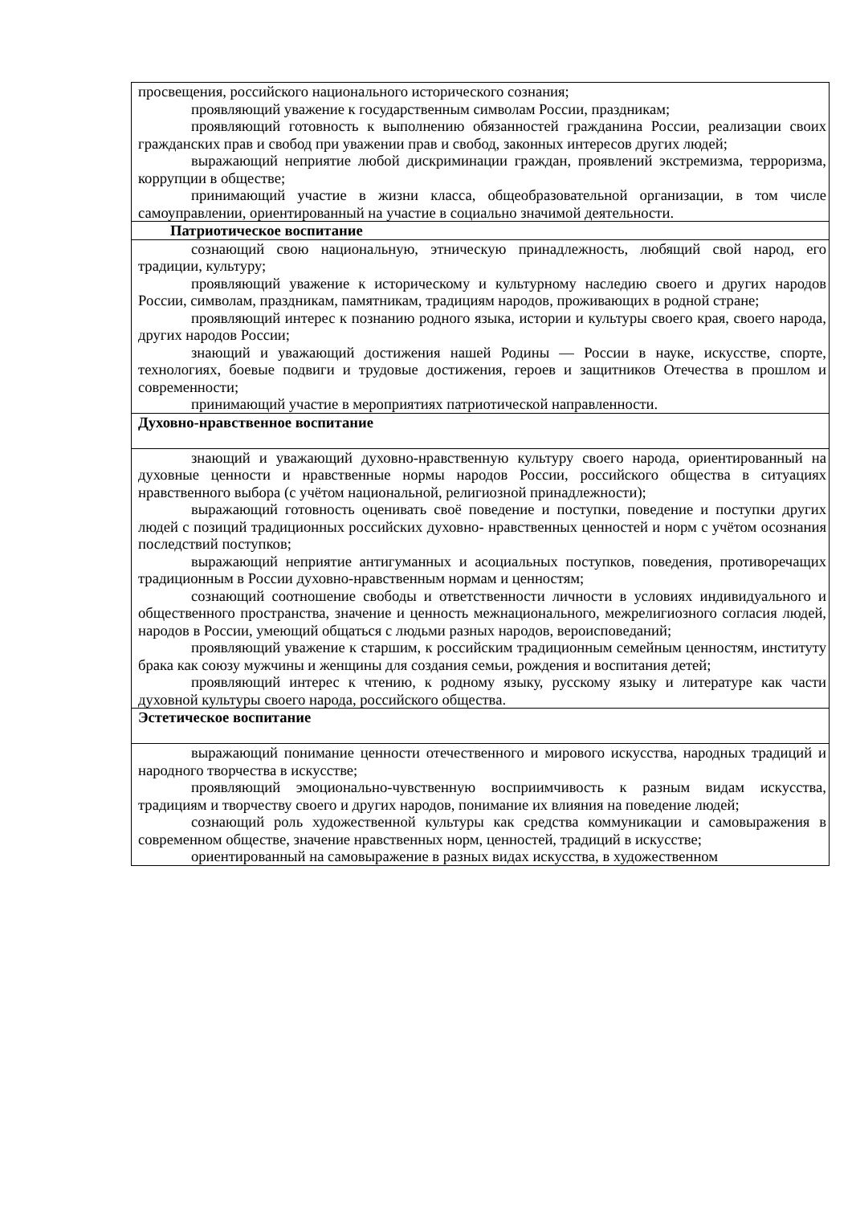| просвещения, российского национального исторического сознания; проявляющий уважение к государственным символам России, праздникам; проявляющий готовность к выполнению обязанностей гражданина России, реализации своих гражданских прав и свобод при уважении прав и свобод, законных интересов других людей; выражающий неприятие любой дискриминации граждан, проявлений экстремизма, терроризма, коррупции в обществе; принимающий участие в жизни класса, общеобразовательной организации, в том числе самоуправлении, ориентированный на участие в социально значимой деятельности. |
| Патриотическое воспитание |
| сознающий свою национальную, этническую принадлежность, любящий свой народ, его традиции, культуру; проявляющий уважение к историческому и культурному наследию своего и других народов России, символам, праздникам, памятникам, традициям народов, проживающих в родной стране; проявляющий интерес к познанию родного языка, истории и культуры своего края, своего народа, других народов России; знающий и уважающий достижения нашей Родины — России в науке, искусстве, спорте, технологиях, боевые подвиги и трудовые достижения, героев и защитников Отечества в прошлом и современности; принимающий участие в мероприятиях патриотической направленности. |
| Духовно-нравственное воспитание |
| знающий и уважающий духовно-нравственную культуру своего народа, ориентированный на духовные ценности и нравственные нормы народов России, российского общества в ситуациях нравственного выбора (с учётом национальной, религиозной принадлежности); выражающий готовность оценивать своё поведение и поступки, поведение и поступки других людей с позиций традиционных российских духовно- нравственных ценностей и норм с учётом осознания последствий поступков; выражающий неприятие антигуманных и асоциальных поступков, поведения, противоречащих традиционным в России духовно-нравственным нормам и ценностям; сознающий соотношение свободы и ответственности личности в условиях индивидуального и общественного пространства, значение и ценность межнационального, межрелигиозного согласия людей, народов в России, умеющий общаться с людьми разных народов, вероисповеданий; проявляющий уважение к старшим, к российским традиционным семейным ценностям, институту брака как союзу мужчины и женщины для создания семьи, рождения и воспитания детей; проявляющий интерес к чтению, к родному языку, русскому языку и литературе как части духовной культуры своего народа, российского общества. |
| Эстетическое воспитание |
| выражающий понимание ценности отечественного и мирового искусства, народных традиций и народного творчества в искусстве; проявляющий эмоционально-чувственную восприимчивость к разным видам искусства, традициям и творчеству своего и других народов, понимание их влияния на поведение людей; сознающий роль художественной культуры как средства коммуникации и самовыражения в современном обществе, значение нравственных норм, ценностей, традиций в искусстве; ориентированный на самовыражение в разных видах искусства, в художественном |